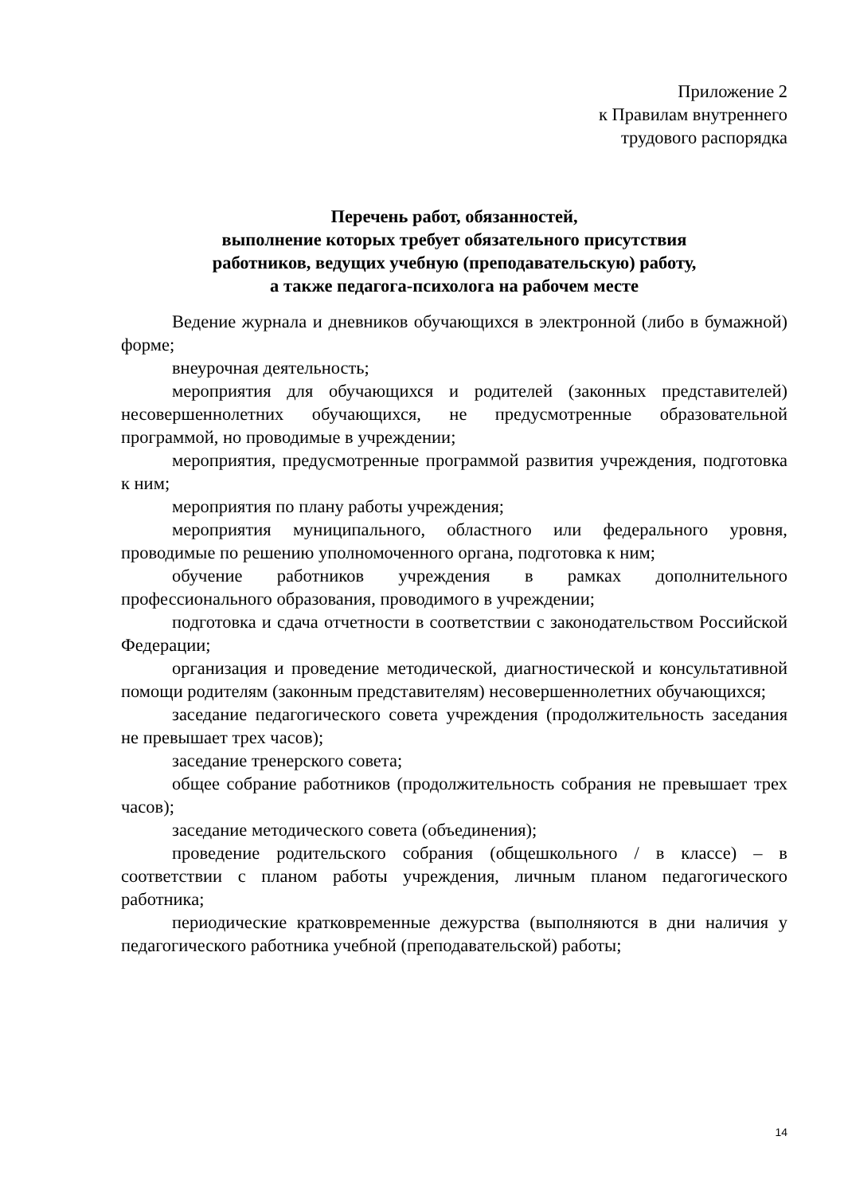Приложение 2
к Правилам внутреннего
трудового распорядка
Перечень работ, обязанностей,
выполнение которых требует обязательного присутствия
работников, ведущих учебную (преподавательскую) работу,
а также педагога-психолога на рабочем месте
Ведение журнала и дневников обучающихся в электронной (либо в бумажной) форме;
внеурочная деятельность;
мероприятия для обучающихся и родителей (законных представителей) несовершеннолетних обучающихся, не предусмотренные образовательной программой, но проводимые в учреждении;
мероприятия, предусмотренные программой развития учреждения, подготовка к ним;
мероприятия по плану работы учреждения;
мероприятия муниципального, областного или федерального уровня, проводимые по решению уполномоченного органа, подготовка к ним;
обучение работников учреждения в рамках дополнительного профессионального образования, проводимого в учреждении;
подготовка и сдача отчетности в соответствии с законодательством Российской Федерации;
организация и проведение методической, диагностической и консультативной помощи родителям (законным представителям) несовершеннолетних обучающихся;
заседание педагогического совета учреждения (продолжительность заседания не превышает трех часов);
заседание тренерского совета;
общее собрание работников (продолжительность собрания не превышает трех часов);
заседание методического совета (объединения);
проведение родительского собрания (общешкольного / в классе) – в соответствии с планом работы учреждения, личным планом педагогического работника;
периодические кратковременные дежурства (выполняются в дни наличия у педагогического работника учебной (преподавательской) работы;
14